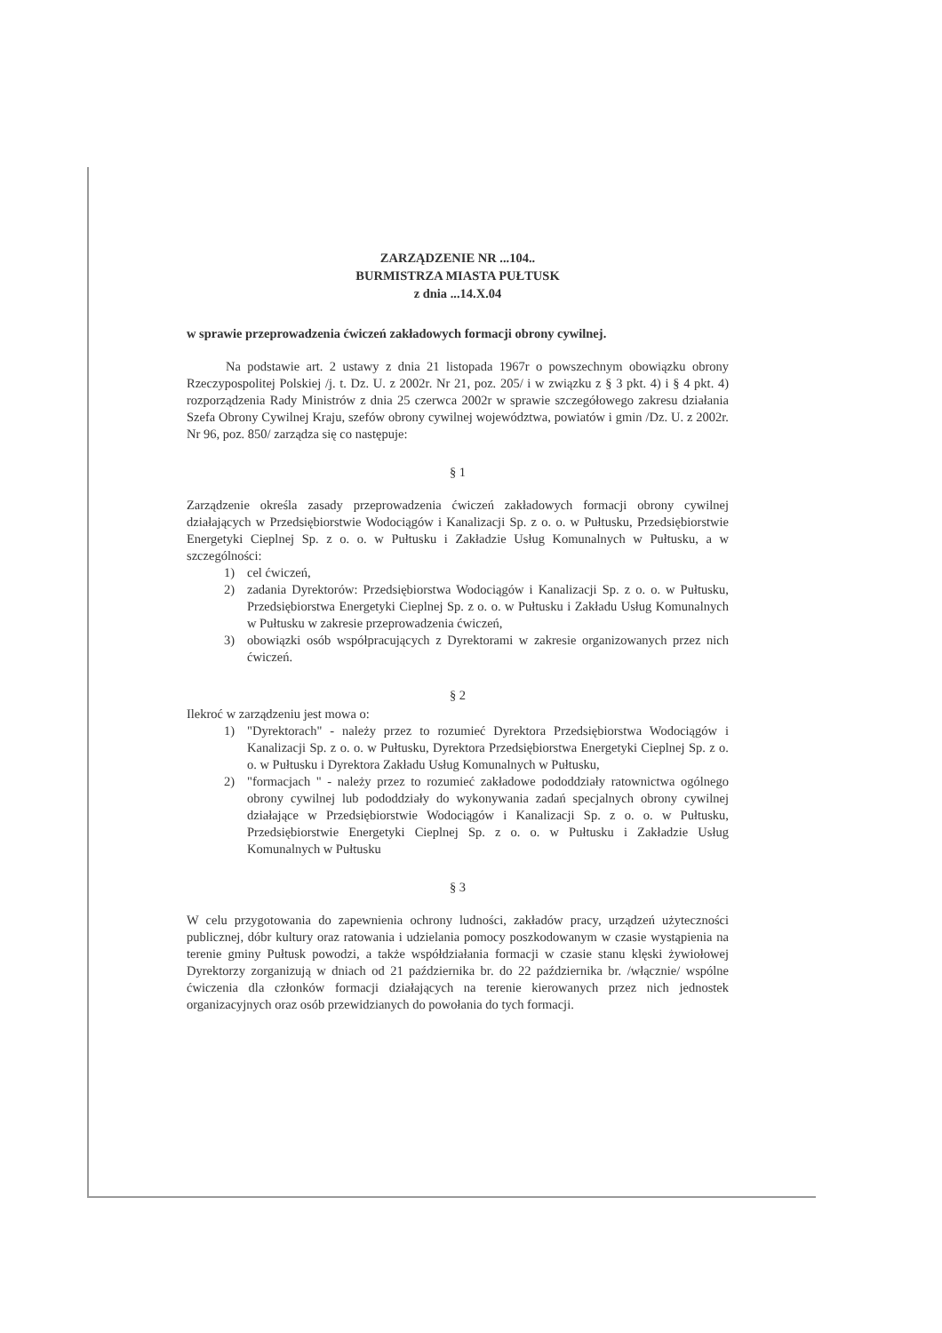ZARZĄDZENIE NR ...104..
BURMISTRZA MIASTA PUŁTUSK
z dnia ...14.X.04
w sprawie przeprowadzenia ćwiczeń zakładowych formacji obrony cywilnej.
Na podstawie art. 2 ustawy z dnia 21 listopada 1967r o powszechnym obowiązku obrony Rzeczypospolitej Polskiej /j. t. Dz. U. z 2002r. Nr 21, poz. 205/ i w związku z § 3 pkt. 4) i § 4 pkt. 4) rozporządzenia Rady Ministrów z dnia 25 czerwca 2002r w sprawie szczegółowego zakresu działania Szefa Obrony Cywilnej Kraju, szefów obrony cywilnej województwa, powiatów i gmin /Dz. U. z 2002r. Nr 96, poz. 850/ zarządza się co następuje:
§ 1
Zarządzenie określa zasady przeprowadzenia ćwiczeń zakładowych formacji obrony cywilnej działających w Przedsiębiorstwie Wodociągów i Kanalizacji Sp. z o. o. w Pułtusku, Przedsiębiorstwie Energetyki Cieplnej Sp. z o. o. w Pułtusku i Zakładzie Usług Komunalnych w Pułtusku, a w szczególności:
1) cel ćwiczeń,
2) zadania Dyrektorów: Przedsiębiorstwa Wodociągów i Kanalizacji Sp. z o. o. w Pułtusku, Przedsiębiorstwa Energetyki Cieplnej Sp. z o. o. w Pułtusku i Zakładu Usług Komunalnych w Pułtusku w zakresie przeprowadzenia ćwiczeń,
3) obowiązki osób współpracujących z Dyrektorami w zakresie organizowanych przez nich ćwiczeń.
§ 2
Ilekroć w zarządzeniu jest mowa o:
1) "Dyrektorach" - należy przez to rozumieć Dyrektora Przedsiębiorstwa Wodociągów i Kanalizacji Sp. z o. o. w Pułtusku, Dyrektora Przedsiębiorstwa Energetyki Cieplnej Sp. z o. o. w Pułtusku i Dyrektora Zakładu Usług Komunalnych w Pułtusku,
2) "formacjach " - należy przez to rozumieć zakładowe pododdziały ratownictwa ogólnego obrony cywilnej lub pododdziały do wykonywania zadań specjalnych obrony cywilnej działające w Przedsiębiorstwie Wodociągów i Kanalizacji Sp. z o. o. w Pułtusku, Przedsiębiorstwie Energetyki Cieplnej Sp. z o. o. w Pułtusku i Zakładzie Usług Komunalnych w Pułtusku
§ 3
W celu przygotowania do zapewnienia ochrony ludności, zakładów pracy, urządzeń użyteczności publicznej, dóbr kultury oraz ratowania i udzielania pomocy poszkodowanym w czasie wystąpienia na terenie gminy Pułtusk powodzi, a także współdziałania formacji w czasie stanu klęski żywiołowej Dyrektorzy zorganizują w dniach od 21 października br. do 22 października br. /włącznie/ wspólne ćwiczenia dla członków formacji działających na terenie kierowanych przez nich jednostek organizacyjnych oraz osób przewidzianych do powołania do tych formacji.